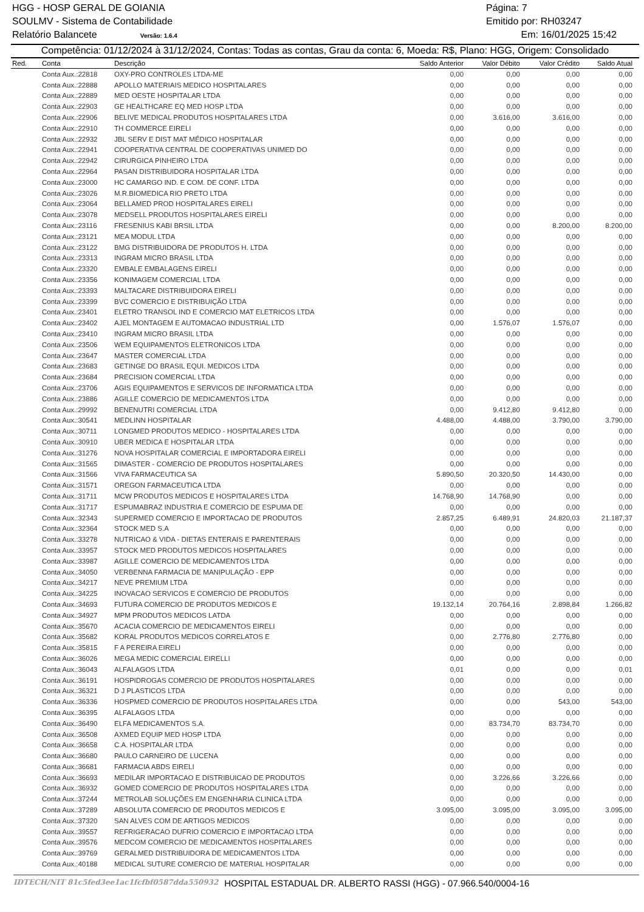HGG - HOSP GERAL DE GOIANIA Página: 7
SOULMV - Sistema de Contabilidade Emitido por: RH03247
Relatório Balancete Versão: 1.6.4 Em: 16/01/2025 15:42
Competência: 01/12/2024 à 31/12/2024, Contas: Todas as contas, Grau da conta: 6, Moeda: R$, Plano: HGG, Origem: Consolidado
| Red. | Conta | Descrição | Saldo Anterior | Valor Débito | Valor Crédito | Saldo Atual |
| --- | --- | --- | --- | --- | --- | --- |
| | Conta Aux.:22818 | OXY-PRO CONTROLES LTDA-ME | 0,00 | 0,00 | 0,00 | 0,00 |
| | Conta Aux.:22888 | APOLLO MATERIAIS MEDICO HOSPITALARES | 0,00 | 0,00 | 0,00 | 0,00 |
| | Conta Aux.:22889 | MED OESTE HOSPITALAR LTDA | 0,00 | 0,00 | 0,00 | 0,00 |
| | Conta Aux.:22903 | GE HEALTHCARE EQ MED HOSP LTDA | 0,00 | 0,00 | 0,00 | 0,00 |
| | Conta Aux.:22906 | BELIVE MEDICAL PRODUTOS HOSPITALARES LTDA | 0,00 | 3.616,00 | 3.616,00 | 0,00 |
| | Conta Aux.:22910 | TH COMMERCE EIRELI | 0,00 | 0,00 | 0,00 | 0,00 |
| | Conta Aux.:22932 | JBL SERV E DIST MAT MÉDICO HOSPITALAR | 0,00 | 0,00 | 0,00 | 0,00 |
| | Conta Aux.:22941 | COOPERATIVA CENTRAL DE COOPERATIVAS UNIMED DO | 0,00 | 0,00 | 0,00 | 0,00 |
| | Conta Aux.:22942 | CIRURGICA PINHEIRO LTDA | 0,00 | 0,00 | 0,00 | 0,00 |
| | Conta Aux.:22964 | PASAN DISTRIBUIDORA HOSPITALAR LTDA | 0,00 | 0,00 | 0,00 | 0,00 |
| | Conta Aux.:23000 | HC CAMARGO IND. E COM. DE CONF. LTDA | 0,00 | 0,00 | 0,00 | 0,00 |
| | Conta Aux.:23026 | M.R.BIOMEDICA RIO PRETO LTDA | 0,00 | 0,00 | 0,00 | 0,00 |
| | Conta Aux.:23064 | BELLAMED PROD HOSPITALARES EIRELI | 0,00 | 0,00 | 0,00 | 0,00 |
| | Conta Aux.:23078 | MEDSELL PRODUTOS HOSPITALARES EIRELI | 0,00 | 0,00 | 0,00 | 0,00 |
| | Conta Aux.:23116 | FRESENIUS KABI BRSIL LTDA | 0,00 | 0,00 | 8.200,00 | 8.200,00 |
| | Conta Aux.:23121 | MEA MODUL LTDA | 0,00 | 0,00 | 0,00 | 0,00 |
| | Conta Aux.:23122 | BMG DISTRIBUIDORA DE PRODUTOS H. LTDA | 0,00 | 0,00 | 0,00 | 0,00 |
| | Conta Aux.:23313 | INGRAM MICRO BRASIL LTDA | 0,00 | 0,00 | 0,00 | 0,00 |
| | Conta Aux.:23320 | EMBALE EMBALAGENS EIRELI | 0,00 | 0,00 | 0,00 | 0,00 |
| | Conta Aux.:23356 | KONIMAGEM COMERCIAL LTDA | 0,00 | 0,00 | 0,00 | 0,00 |
| | Conta Aux.:23393 | MALTACARE DISTRIBUIDORA EIRELI | 0,00 | 0,00 | 0,00 | 0,00 |
| | Conta Aux.:23399 | BVC COMERCIO E DISTRIBUIÇÃO LTDA | 0,00 | 0,00 | 0,00 | 0,00 |
| | Conta Aux.:23401 | ELETRO TRANSOL IND E COMERCIO MAT ELETRICOS LTDA | 0,00 | 0,00 | 0,00 | 0,00 |
| | Conta Aux.:23402 | AJEL MONTAGEM E AUTOMACAO INDUSTRIAL LTD | 0,00 | 1.576,07 | 1.576,07 | 0,00 |
| | Conta Aux.:23410 | INGRAM MICRO BRASIL LTDA | 0,00 | 0,00 | 0,00 | 0,00 |
| | Conta Aux.:23506 | WEM EQUIPAMENTOS ELETRONICOS LTDA | 0,00 | 0,00 | 0,00 | 0,00 |
| | Conta Aux.:23647 | MASTER COMERCIAL LTDA | 0,00 | 0,00 | 0,00 | 0,00 |
| | Conta Aux.:23683 | GETINGE DO BRASIL EQUI. MEDICOS LTDA | 0,00 | 0,00 | 0,00 | 0,00 |
| | Conta Aux.:23684 | PRECISION COMERCIAL LTDA | 0,00 | 0,00 | 0,00 | 0,00 |
| | Conta Aux.:23706 | AGIS EQUIPAMENTOS E SERVICOS DE INFORMATICA LTDA | 0,00 | 0,00 | 0,00 | 0,00 |
| | Conta Aux.:23886 | AGILLE COMERCIO DE MEDICAMENTOS LTDA | 0,00 | 0,00 | 0,00 | 0,00 |
| | Conta Aux.:29992 | BENENUTRI COMERCIAL LTDA | 0,00 | 9.412,80 | 9.412,80 | 0,00 |
| | Conta Aux.:30541 | MEDLINN HOSPITALAR | 4.488,00 | 4.488,00 | 3.790,00 | 3.790,00 |
| | Conta Aux.:30711 | LONGMED PRODUTOS MEDICO - HOSPITALARES LTDA | 0,00 | 0,00 | 0,00 | 0,00 |
| | Conta Aux.:30910 | UBER MEDICA E HOSPITALAR LTDA | 0,00 | 0,00 | 0,00 | 0,00 |
| | Conta Aux.:31276 | NOVA HOSPITALAR COMERCIAL E IMPORTADORA EIRELI | 0,00 | 0,00 | 0,00 | 0,00 |
| | Conta Aux.:31565 | DIMASTER - COMERCIO DE PRODUTOS HOSPITALARES | 0,00 | 0,00 | 0,00 | 0,00 |
| | Conta Aux.:31566 | VIVA FARMACEUTICA SA | 5.890,50 | 20.320,50 | 14.430,00 | 0,00 |
| | Conta Aux.:31571 | OREGON FARMACEUTICA LTDA | 0,00 | 0,00 | 0,00 | 0,00 |
| | Conta Aux.:31711 | MCW PRODUTOS MEDICOS E HOSPITALARES LTDA | 14.768,90 | 14.768,90 | 0,00 | 0,00 |
| | Conta Aux.:31717 | ESPUMABRAZ INDUSTRIA E COMERCIO DE ESPUMA DE | 0,00 | 0,00 | 0,00 | 0,00 |
| | Conta Aux.:32343 | SUPERMED COMERCIO E IMPORTACAO DE PRODUTOS | 2.857,25 | 6.489,91 | 24.820,03 | 21.187,37 |
| | Conta Aux.:32364 | STOCK MED S.A | 0,00 | 0,00 | 0,00 | 0,00 |
| | Conta Aux.:33278 | NUTRICAO & VIDA - DIETAS ENTERAIS E PARENTERAIS | 0,00 | 0,00 | 0,00 | 0,00 |
| | Conta Aux.:33957 | STOCK MED PRODUTOS MEDICOS HOSPITALARES | 0,00 | 0,00 | 0,00 | 0,00 |
| | Conta Aux.:33987 | AGILLE COMERCIO DE MEDICAMENTOS LTDA | 0,00 | 0,00 | 0,00 | 0,00 |
| | Conta Aux.:34050 | VERBENNA FARMACIA DE MANIPULAÇÃO - EPP | 0,00 | 0,00 | 0,00 | 0,00 |
| | Conta Aux.:34217 | NEVE PREMIUM LTDA | 0,00 | 0,00 | 0,00 | 0,00 |
| | Conta Aux.:34225 | INOVACAO SERVICOS E COMERCIO DE PRODUTOS | 0,00 | 0,00 | 0,00 | 0,00 |
| | Conta Aux.:34693 | FUTURA COMERCIO DE PRODUTOS MEDICOS E | 19.132,14 | 20.764,16 | 2.898,84 | 1.266,82 |
| | Conta Aux.:34927 | MPM PRODUTOS MEDICOS LATDA | 0,00 | 0,00 | 0,00 | 0,00 |
| | Conta Aux.:35670 | ACACIA COMERCIO DE MEDICAMENTOS EIRELI | 0,00 | 0,00 | 0,00 | 0,00 |
| | Conta Aux.:35682 | KORAL PRODUTOS MEDICOS CORRELATOS E | 0,00 | 2.776,80 | 2.776,80 | 0,00 |
| | Conta Aux.:35815 | F A PEREIRA EIRELI | 0,00 | 0,00 | 0,00 | 0,00 |
| | Conta Aux.:36026 | MEGA MEDIC COMERCIAL EIRELLI | 0,00 | 0,00 | 0,00 | 0,00 |
| | Conta Aux.:36043 | ALFALAGOS LTDA | 0,01 | 0,00 | 0,00 | 0,01 |
| | Conta Aux.:36191 | HOSPIDROGAS COMERCIO DE PRODUTOS HOSPITALARES | 0,00 | 0,00 | 0,00 | 0,00 |
| | Conta Aux.:36321 | D J PLASTICOS LTDA | 0,00 | 0,00 | 0,00 | 0,00 |
| | Conta Aux.:36336 | HOSPMED COMERCIO DE PRODUTOS HOSPITALARES LTDA | 0,00 | 0,00 | 543,00 | 543,00 |
| | Conta Aux.:36395 | ALFALAGOS LTDA | 0,00 | 0,00 | 0,00 | 0,00 |
| | Conta Aux.:36490 | ELFA MEDICAMENTOS S.A. | 0,00 | 83.734,70 | 83.734,70 | 0,00 |
| | Conta Aux.:36508 | AXMED EQUIP MED HOSP LTDA | 0,00 | 0,00 | 0,00 | 0,00 |
| | Conta Aux.:36658 | C.A. HOSPITALAR LTDA | 0,00 | 0,00 | 0,00 | 0,00 |
| | Conta Aux.:36680 | PAULO CARNEIRO DE LUCENA | 0,00 | 0,00 | 0,00 | 0,00 |
| | Conta Aux.:36681 | FARMACIA ABDS EIRELI | 0,00 | 0,00 | 0,00 | 0,00 |
| | Conta Aux.:36693 | MEDILAR IMPORTACAO E DISTRIBUICAO DE PRODUTOS | 0,00 | 3.226,66 | 3.226,66 | 0,00 |
| | Conta Aux.:36932 | GOMED COMERCIO DE PRODUTOS HOSPITALARES LTDA | 0,00 | 0,00 | 0,00 | 0,00 |
| | Conta Aux.:37244 | METROLAB SOLUÇÕES EM ENGENHARIA CLINICA LTDA | 0,00 | 0,00 | 0,00 | 0,00 |
| | Conta Aux.:37289 | ABSOLUTA COMERCIO DE PRODUTOS MEDICOS E | 3.095,00 | 3.095,00 | 3.095,00 | 3.095,00 |
| | Conta Aux.:37320 | SAN ALVES COM DE ARTIGOS MEDICOS | 0,00 | 0,00 | 0,00 | 0,00 |
| | Conta Aux.:39557 | REFRIGERACAO DUFRIO COMERCIO E IMPORTACAO LTDA | 0,00 | 0,00 | 0,00 | 0,00 |
| | Conta Aux.:39576 | MEDCOM COMERCIO DE MEDICAMENTOS HOSPITALARES | 0,00 | 0,00 | 0,00 | 0,00 |
| | Conta Aux.:39769 | GERALMED DISTRIBUIDORA DE MEDICAMENTOS LTDA | 0,00 | 0,00 | 0,00 | 0,00 |
| | Conta Aux.:40188 | MEDICAL SUTURE COMERCIO DE MATERIAL HOSPITALAR | 0,00 | 0,00 | 0,00 | 0,00 |
IDTECH/NIT 81c5fed3ee1ac1fcfbf0587dda550932 HOSPITAL ESTADUAL DR. ALBERTO RASSI (HGG) - 07.966.540/0004-16